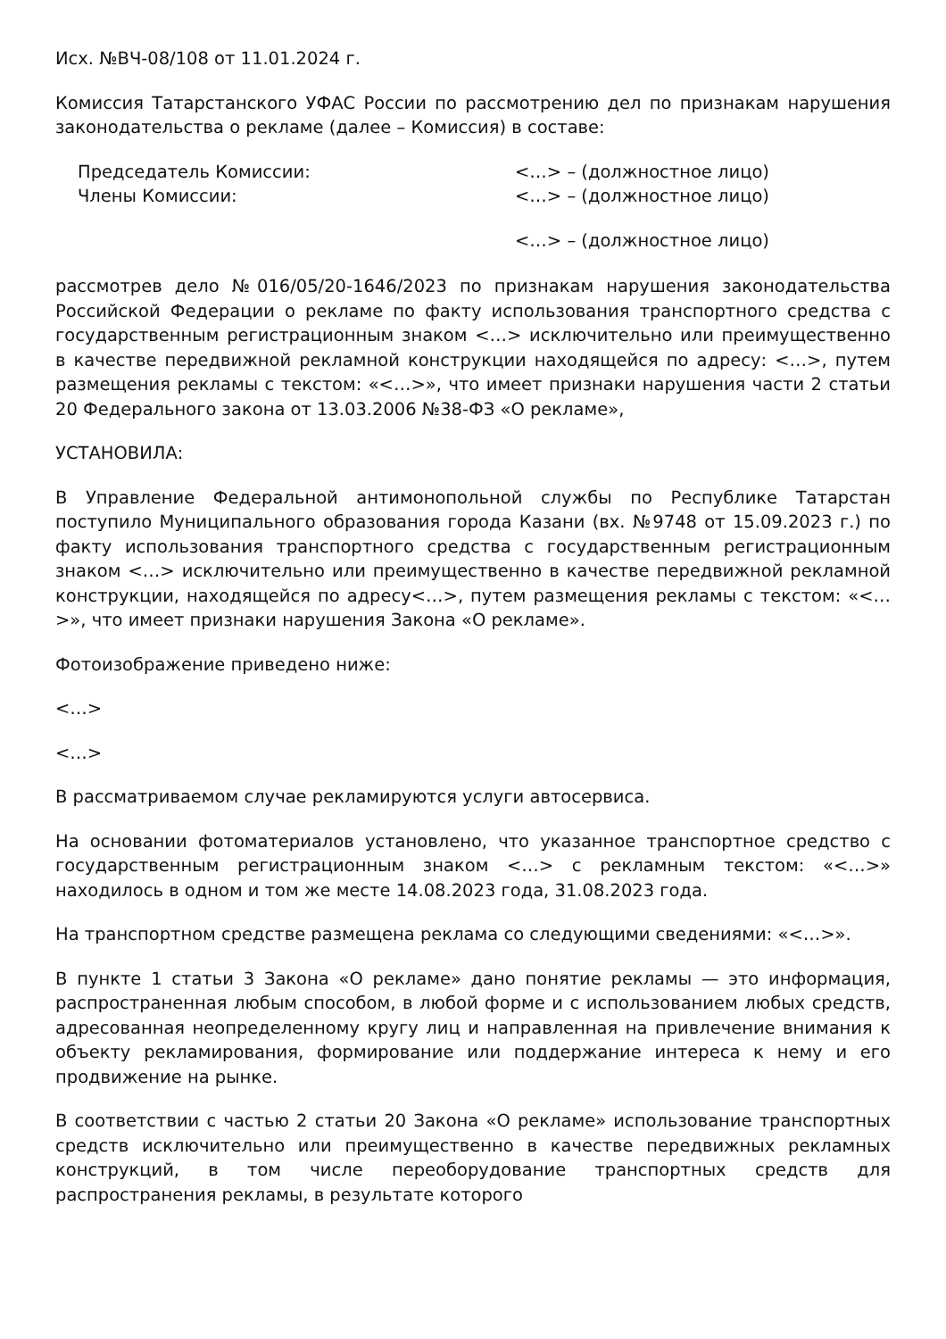Исх. №ВЧ-08/108 от 11.01.2024 г.
Комиссия Татарстанского УФАС России по рассмотрению дел по признакам нарушения законодательства о рекламе (далее – Комиссия) в составе:
Председатель Комиссии: <…> – (должностное лицо)
Члены Комиссии: <…> – (должностное лицо)
<…> – (должностное лицо)
рассмотрев дело №016/05/20-1646/2023 по признакам нарушения законодательства Российской Федерации о рекламе по факту использования транспортного средства с государственным регистрационным знаком <…> исключительно или преимущественно в качестве передвижной рекламной конструкции находящейся по адресу: <…>, путем размещения рекламы с текстом: «<…>», что имеет признаки нарушения части 2 статьи 20 Федерального закона от 13.03.2006 №38-ФЗ «О рекламе»,
УСТАНОВИЛА:
В Управление Федеральной антимонопольной службы по Республике Татарстан поступило Муниципального образования города Казани (вх. №9748 от 15.09.2023 г.) по факту использования транспортного средства с государственным регистрационным знаком <…> исключительно или преимущественно в качестве передвижной рекламной конструкции, находящейся по адресу<…>, путем размещения рекламы с текстом: «<…>», что имеет признаки нарушения Закона «О рекламе».
Фотоизображение приведено ниже:
<…>
<…>
В рассматриваемом случае рекламируются услуги автосервиса.
На основании фотоматериалов установлено, что указанное транспортное средство с государственным регистрационным знаком <…> с рекламным текстом: «<…>» находилось в одном и том же месте 14.08.2023 года, 31.08.2023 года.
На транспортном средстве размещена реклама со следующими сведениями: «<…>».
В пункте 1 статьи 3 Закона «О рекламе» дано понятие рекламы — это информация, распространенная любым способом, в любой форме и с использованием любых средств, адресованная неопределенному кругу лиц и направленная на привлечение внимания к объекту рекламирования, формирование или поддержание интереса к нему и его продвижение на рынке.
В соответствии с частью 2 статьи 20 Закона «О рекламе» использование транспортных средств исключительно или преимущественно в качестве передвижных рекламных конструкций, в том числе переоборудование транспортных средств для распространения рекламы, в результате которого